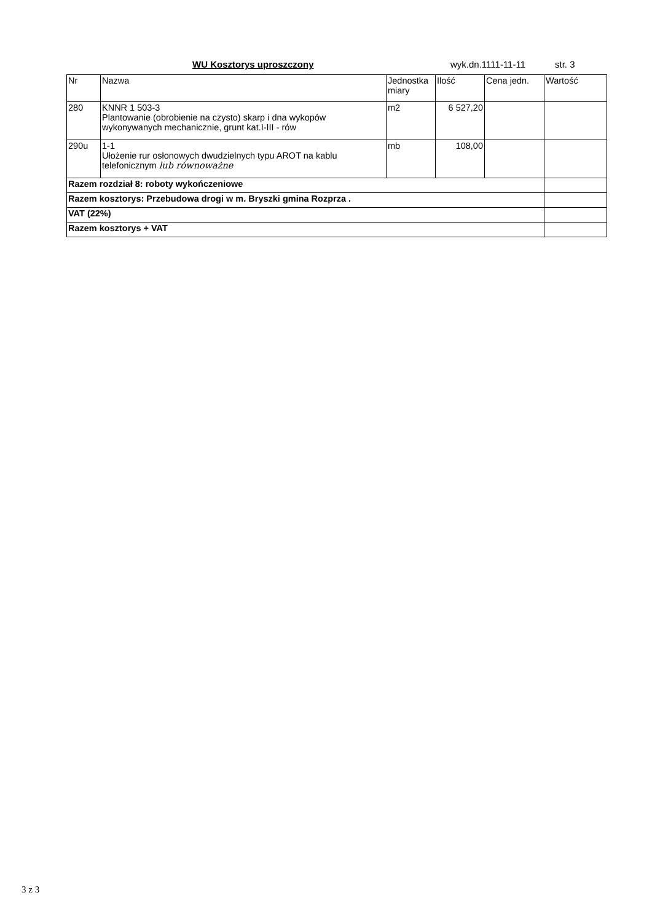WU Kosztorys uproszczony wyk.dn.1111-11-11 str. 3
| Nr | Nazwa | Jednostka miary | Ilość | Cena jedn. | Wartość |
| --- | --- | --- | --- | --- | --- |
| 280 | KNNR 1 503-3 Plantowanie (obrobienie na czysto) skarp i dna wykopów wykonywanych mechanicznie, grunt kat.I-III - rów | m2 | 6 527,20 | | |
| 290u | 1-1 Ułożenie rur osłonowych dwudzielnych typu AROT na kablu telefonicznym lub równoważne | mb | 108,00 | | |
| Razem rozdział 8: roboty wykończeniowe | | | | | |
| Razem kosztorys: Przebudowa drogi w m. Bryszki gmina Rozprza . | | | | | |
| VAT (22%) | | | | | |
| Razem kosztorys + VAT | | | | | |
3 z 3